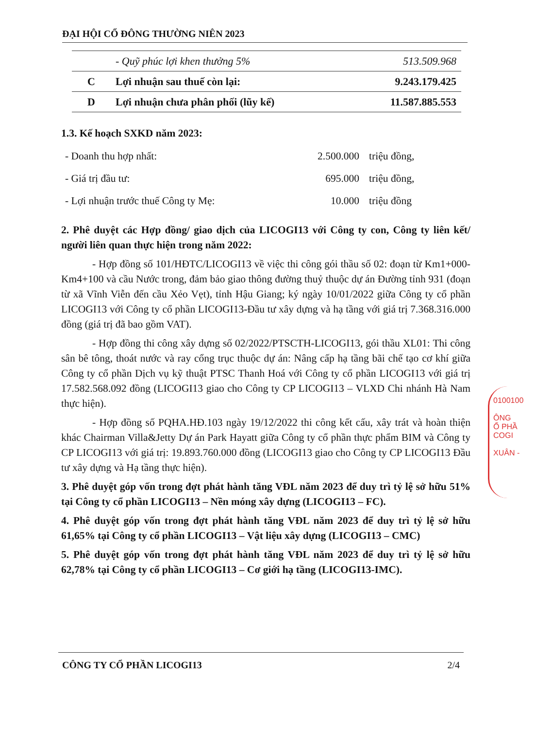ĐẠI HỘI CỔ ĐÔNG THƯỜNG NIÊN 2023
| | - Quỹ phúc lợi khen thưởng 5% | 513.509.968 |
| C | Lợi nhuận sau thuế còn lại: | 9.243.179.425 |
| D | Lợi nhuận chưa phân phối (lũy kế) | 11.587.885.553 |
1.3. Kế hoạch SXKD năm 2023:
| - Doanh thu hợp nhất: | 2.500.000 | triệu đồng, |
| - Giá trị đầu tư: | 695.000 | triệu đồng, |
| - Lợi nhuận trước thuế Công ty Mẹ: | 10.000 | triệu đồng |
2. Phê duyệt các Hợp đồng/ giao dịch của LICOGI13 với Công ty con, Công ty liên kết/ người liên quan thực hiện trong năm 2022:
- Hợp đồng số 101/HĐTC/LICOGI13 về việc thi công gói thầu số 02: đoạn từ Km1+000-Km4+100 và cầu Nước trong, đảm bảo giao thông đường thuỷ thuộc dự án Đường tỉnh 931 (đoạn từ xã Vĩnh Viễn đến cầu Xẻo Vẹt), tỉnh Hậu Giang; ký ngày 10/01/2022 giữa Công ty cổ phần LICOGI13 với Công ty cổ phần LICOGI13-Đầu tư xây dựng và hạ tầng với giá trị 7.368.316.000 đồng (giá trị đã bao gồm VAT).
- Hợp đồng thi công xây dựng số 02/2022/PTSCTH-LICOGI13, gói thầu XL01: Thi công sân bê tông, thoát nước và ray cổng trục thuộc dự án: Nâng cấp hạ tầng bãi chế tạo cơ khí giữa Công ty cổ phần Dịch vụ kỹ thuật PTSC Thanh Hoá với Công ty cổ phần LICOGI13 với giá trị 17.582.568.092 đồng (LICOGI13 giao cho Công ty CP LICOGI13 – VLXD Chi nhánh Hà Nam thực hiện).
- Hợp đồng số PQHA.HĐ.103 ngày 19/12/2022 thi công kết cấu, xây trát và hoàn thiện khác Chairman Villa&Jetty Dự án Park Hayatt giữa Công ty cổ phần thực phẩm BIM và Công ty CP LICOGI13 với giá trị: 19.893.760.000 đồng (LICOGI13 giao cho Công ty CP LICOGI13 Đầu tư xây dựng và Hạ tầng thực hiện).
3. Phê duyệt góp vốn trong đợt phát hành tăng VĐL năm 2023 để duy trì tỷ lệ sở hữu 51% tại Công ty cổ phần LICOGI13 – Nền móng xây dựng (LICOGI13 – FC).
4. Phê duyệt góp vốn trong đợt phát hành tăng VĐL năm 2023 để duy trì tỷ lệ sở hữu 61,65% tại Công ty cổ phần LICOGI13 – Vật liệu xây dựng (LICOGI13 – CMC)
5. Phê duyệt góp vốn trong đợt phát hành tăng VĐL năm 2023 để duy trì tỷ lệ sở hữu 62,78% tại Công ty cổ phần LICOGI13 – Cơ giới hạ tầng (LICOGI13-IMC).
0100100
ÔNG
Ổ PHẦ
COGI
XUÂN -
CÔNG TY CỔ PHẦN LICOGI13 2/4